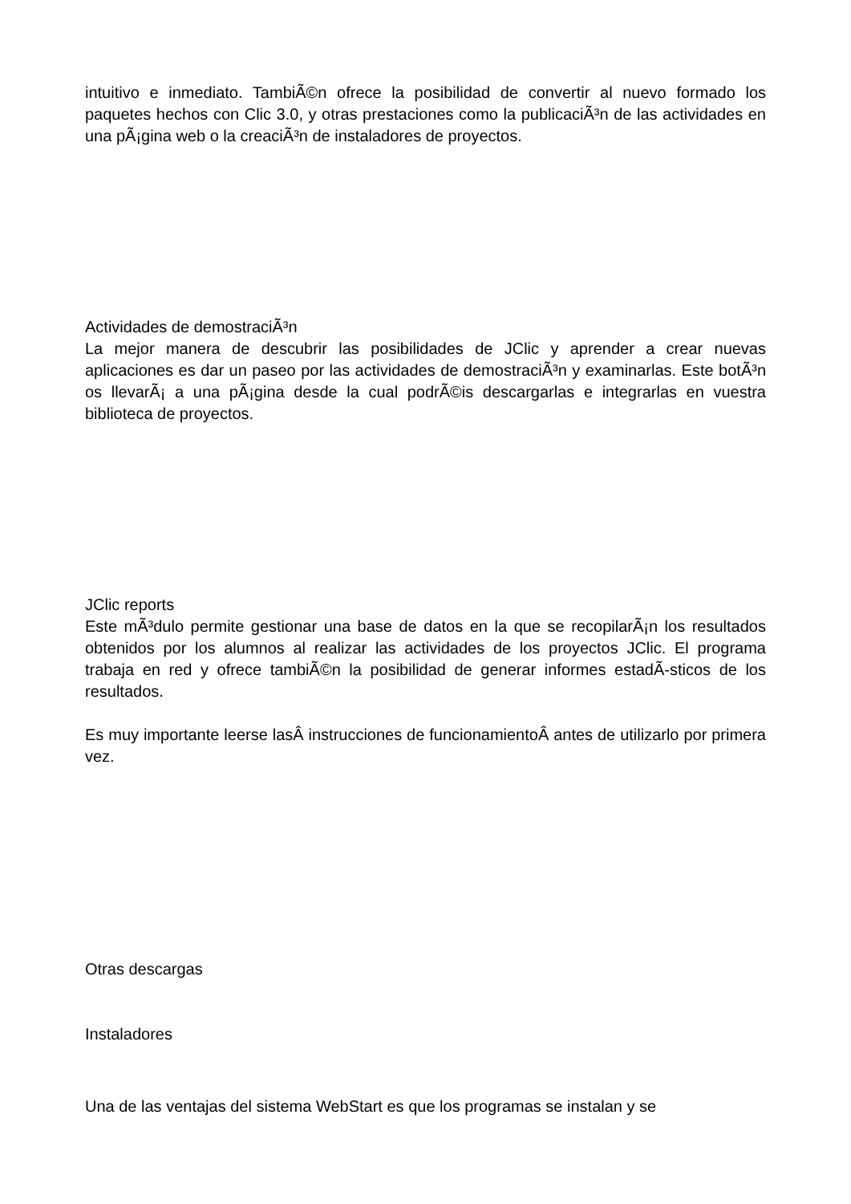intuitivo e inmediato. TambiÃ©n ofrece la posibilidad de convertir al nuevo formado los paquetes hechos con Clic 3.0, y otras prestaciones como la publicaciÃ³n de las actividades en una pÃ¡gina web o la creaciÃ³n de instaladores de proyectos.
Actividades de demostraciÃ³n
La mejor manera de descubrir las posibilidades de JClic y aprender a crear nuevas aplicaciones es dar un paseo por las actividades de demostraciÃ³n y examinarlas. Este botÃ³n os llevarÃ¡ a una pÃ¡gina desde la cual podrÃ©is descargarlas e integrarlas en vuestra biblioteca de proyectos.
JClic reports
Este mÃ³dulo permite gestionar una base de datos en la que se recopilarÃ¡n los resultados obtenidos por los alumnos al realizar las actividades de los proyectos JClic. El programa trabaja en red y ofrece tambiÃ©n la posibilidad de generar informes estadÃ-sticos de los resultados.
Es muy importante leerse lasÂ instrucciones de funcionamientoÂ antes de utilizarlo por primera vez.
Otras descargas
Instaladores
Una de las ventajas del sistema WebStart es que los programas se instalan y se